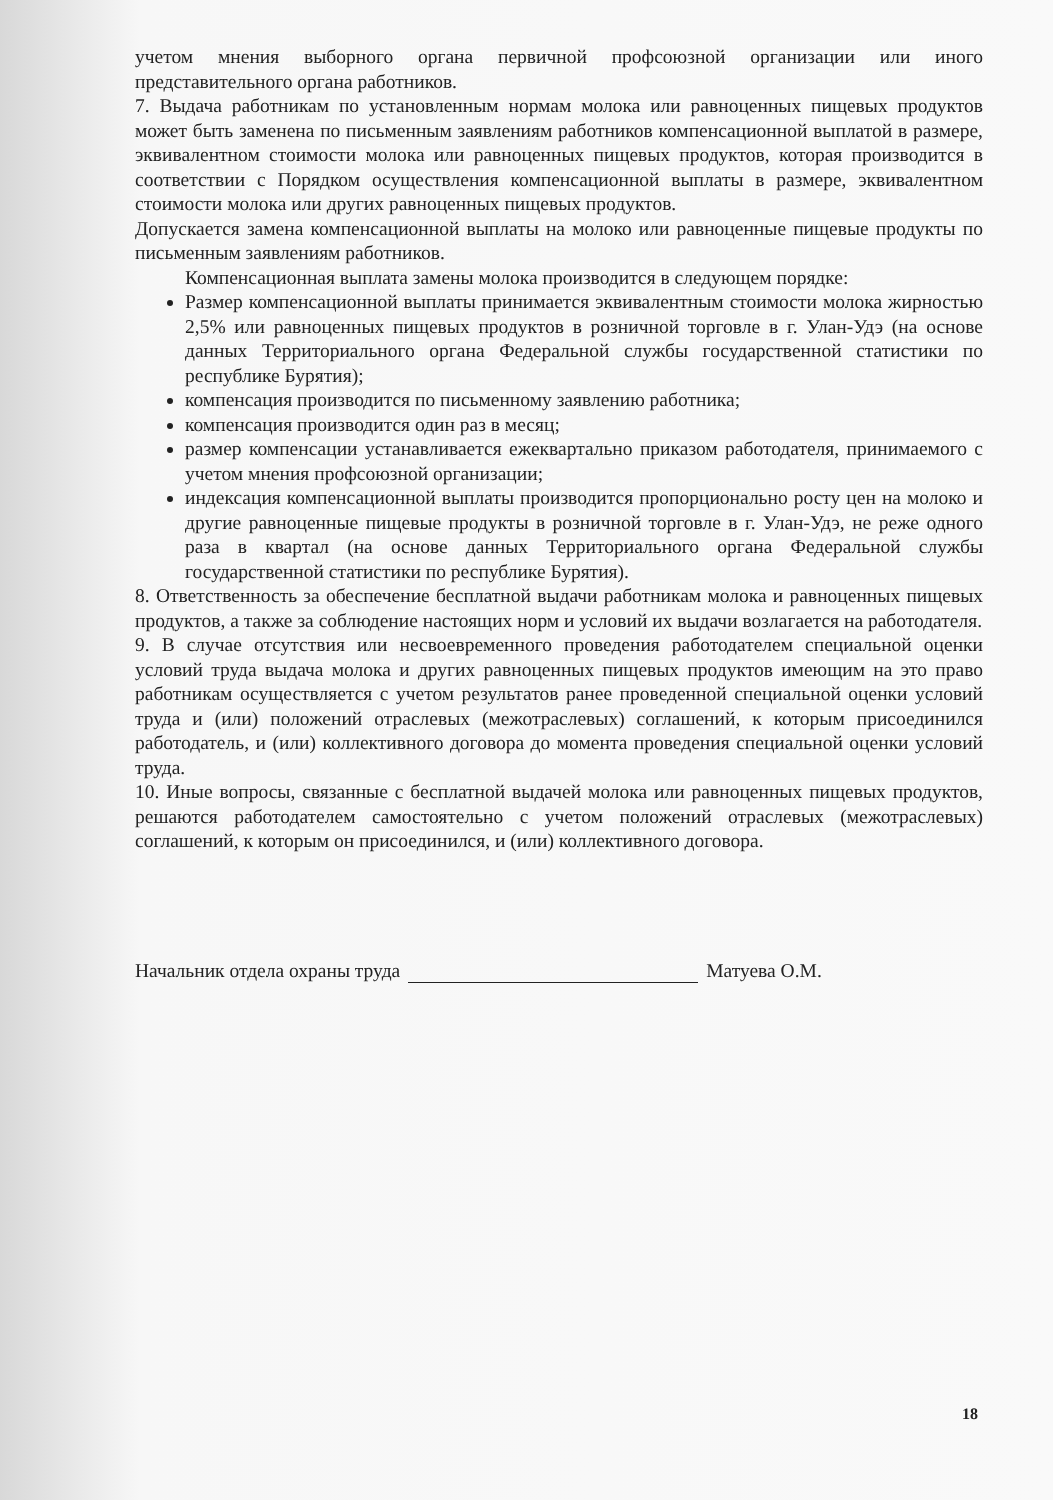учетом мнения выборного органа первичной профсоюзной организации или иного представительного органа работников.
7. Выдача работникам по установленным нормам молока или равноценных пищевых продуктов может быть заменена по письменным заявлениям работников компенсационной выплатой в размере, эквивалентном стоимости молока или равноценных пищевых продуктов, которая производится в соответствии с Порядком осуществления компенсационной выплаты в размере, эквивалентном стоимости молока или других равноценных пищевых продуктов.
Допускается замена компенсационной выплаты на молоко или равноценные пищевые продукты по письменным заявлениям работников.
Компенсационная выплата замены молока производится в следующем порядке:
Размер компенсационной выплаты принимается эквивалентным стоимости молока жирностью 2,5% или равноценных пищевых продуктов в розничной торговле в г. Улан-Удэ (на основе данных Территориального органа Федеральной службы государственной статистики по республике Бурятия);
компенсация производится по письменному заявлению работника;
компенсация производится один раз в месяц;
размер компенсации устанавливается ежеквартально приказом работодателя, принимаемого с учетом мнения профсоюзной организации;
индексация компенсационной выплаты производится пропорционально росту цен на молоко и другие равноценные пищевые продукты в розничной торговле в г. Улан-Удэ, не реже одного раза в квартал (на основе данных Территориального органа Федеральной службы государственной статистики по республике Бурятия).
8. Ответственность за обеспечение бесплатной выдачи работникам молока и равноценных пищевых продуктов, а также за соблюдение настоящих норм и условий их выдачи возлагается на работодателя.
9. В случае отсутствия или несвоевременного проведения работодателем специальной оценки условий труда выдача молока и других равноценных пищевых продуктов имеющим на это право работникам осуществляется с учетом результатов ранее проведенной специальной оценки условий труда и (или) положений отраслевых (межотраслевых) соглашений, к которым присоединился работодатель, и (или) коллективного договора до момента проведения специальной оценки условий труда.
10. Иные вопросы, связанные с бесплатной выдачей молока или равноценных пищевых продуктов, решаются работодателем самостоятельно с учетом положений отраслевых (межотраслевых) соглашений, к которым он присоединился, и (или) коллективного договора.
Начальник отдела охраны труда Матуева О.М.
18